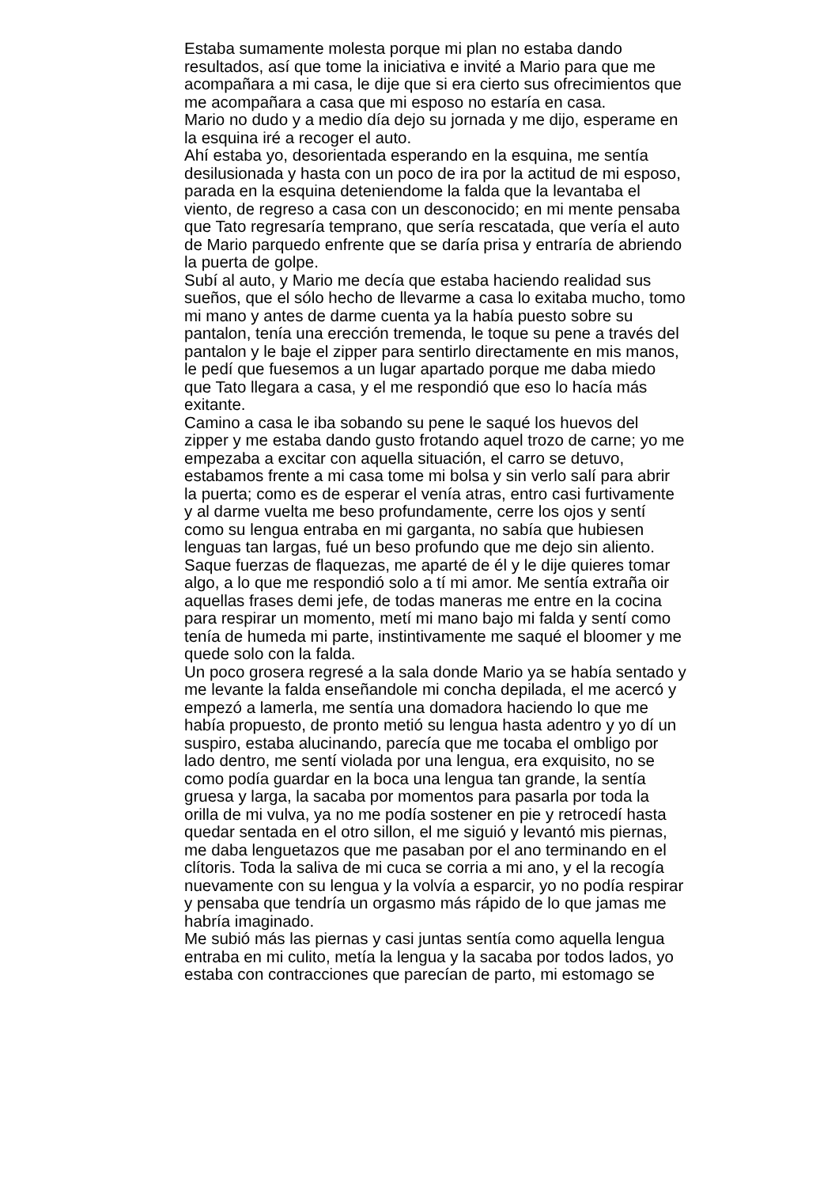Estaba sumamente molesta porque mi plan no estaba dando
resultados, así que tome la iniciativa e invité a Mario para que me
acompañara a mi casa, le dije que si era cierto sus ofrecimientos que
me acompañara a casa que mi esposo no estaría en casa.
Mario no dudo y a medio día dejo su jornada y me dijo, esperame en
la esquina iré a recoger el auto.
Ahí estaba yo, desorientada esperando en la esquina, me sentía
desilusionada y hasta con un poco de ira por la actitud de mi esposo,
parada en la esquina deteniendome la falda que la levantaba el
viento, de regreso a casa con un desconocido; en mi mente pensaba
que Tato regresaría temprano, que sería rescatada, que vería el auto
de Mario parquedo enfrente que se daría prisa y entraría de abriendo
la puerta de golpe.
Subí al auto, y Mario me decía que estaba haciendo realidad sus
sueños, que el sólo hecho de llevarme a casa lo exitaba mucho, tomo
mi mano y antes de darme cuenta ya la había puesto sobre su
pantalon, tenía una erección tremenda, le toque su pene a través del
pantalon y le baje el zipper para sentirlo directamente en mis manos,
le pedí que fuesemos a un lugar apartado porque me daba miedo
que Tato llegara a casa, y el me respondió que eso lo hacía más
exitante.
Camino a casa le iba sobando su pene le saqué los huevos del
zipper y me estaba dando gusto frotando aquel trozo de carne; yo me
empezaba a excitar con aquella situación, el carro se detuvo,
estabamos frente a mi casa tome mi bolsa y sin verlo salí para abrir
la puerta; como es de esperar el venía atras, entro casi furtivamente
y al darme vuelta me beso profundamente, cerre los ojos y sentí
como su lengua entraba en mi garganta, no sabía que hubiesen
lenguas tan largas, fué un beso profundo que me dejo sin aliento.
Saque fuerzas de flaquezas, me aparté de él y le dije quieres tomar
algo, a lo que me respondió solo a tí mi amor. Me sentía extraña oir
aquellas frases demi jefe, de todas maneras me entre en la cocina
para respirar un momento, metí mi mano bajo mi falda y sentí como
tenía de humeda mi parte, instintivamente me saqué el bloomer y me
quede solo con la falda.
Un poco grosera regresé a la sala donde Mario ya se había sentado y
me levante la falda enseñandole mi concha depilada, el me acercó y
empezó a lamerla, me sentía una domadora haciendo lo que me
había propuesto, de pronto metió su lengua hasta adentro y yo dí un
suspiro, estaba alucinando, parecía que me tocaba el ombligo por
lado dentro, me sentí violada por una lengua, era exquisito, no se
como podía guardar en la boca una lengua tan grande, la sentía
gruesa y larga, la sacaba por momentos para pasarla por toda la
orilla de mi vulva, ya no me podía sostener en pie y retrocedí hasta
quedar sentada en el otro sillon, el me siguió y levantó mis piernas,
me daba lenguetazos que me pasaban por el ano terminando en el
clítoris. Toda la saliva de mi cuca se corria a mi ano, y el la recogía
nuevamente con su lengua y la volvía a esparcir, yo no podía respirar
y pensaba que tendría un orgasmo más rápido de lo que jamas me
habría imaginado.
Me subió más las piernas y casi juntas sentía como aquella lengua
entraba en mi culito, metía la lengua y la sacaba por todos lados, yo
estaba con contracciones que parecían de parto, mi estomago se